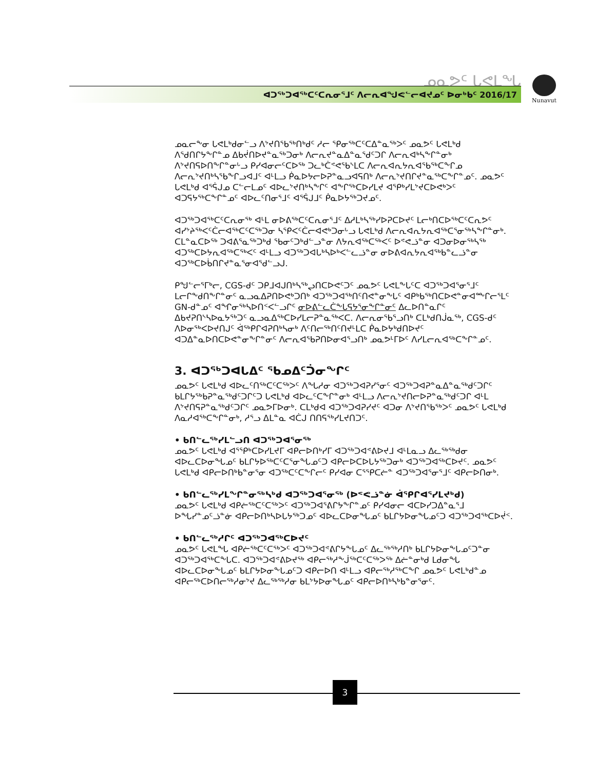ᓄᓇᕗᑦ ᒐᕙᒪᖓ
ᐊᑐᖅᑐᐊᖅᑕᑦᑕᕆᓂᕐᒧᑦ ᐱᓕᕆᐊᖑᕙᓪᓕᐊᔪᓄᑦ ᐅᓂᒃᑲᑦ 2016/17
Nunavut
ᓄᓇᓕᖕᓂ ᒐᕙᒪᒃᑯᓂᓪᓗ ᐱᔾᔪᑎᖃᖅᑎᒃᑯᑦ ᓱᓕ ᕿᓂᖅᑕᑦᑕᐃᓐᓇᖅᐳᑦ ᓄᓇᕗᑦ ᒐᕙᒪᒃᑯ ᐱᖁᑎᒋᔭᖕᒋᓐᓄ ᐃᑲᔫᑎᐅᔪᓐᓇᖅᑐᓂᒃ ᐱᓕᕆᔪᓐᓇᐃᓐᓇᖁᑦᑐᒋ ᐱᓕᕆᐊᒃᓴᖕᒋᓐᓂᒃ ᐱᔾᔪᑎᕋᐅᑎᖕᒋᓐᓂᒡᓗ ᑭᓯᐊᓂᓕᑦᑕᐅᖅ ᑐᓚᒃᑖᕝᕙᖃᔅᒪᑕ ᐱᓕᕆᐊᕆᔭᕆᐊᖃᖅᑕᖕᒋᓄ ᐱᓕᕆᔾᔪᑎᒃᓴᖃᖕᒋᓗᐊᒧᑦ ᐊᒻᒪᓗ ᑮᓇᐅᔭᓕᐅᕈᓐᓇᓗᐊᕋᑎᒃ ᐱᓕᕆᔾᔪᑎᒋᔪᓐᓇᖅᑕᖕᒋᓐᓄᑦ. ᓄᓇᕗᑦ ᒐᕙᒪᒃᑯ ᐊᕐᕌᒍᓄ ᑕᓪᓕᒪᓄᑦ ᐊᐅᓚᔾᔪᑎᒃᓴᖕᒋᑦ ᐊᖕᒋᖅᑕᐅᓯᒪᔪ ᐊᕐᑭᒃᓯᒪᔾᔪᑕᐅᕙᒃᐳᑦ ᐊᑐᕋᔭᖅᑕᖕᒋᓐᓄᑦ ᐊᐅᓚᑦᑎᓂᕐᒧᑦ ᐊᕐᕌᒍᒧᑦ ᑮᓇᐅᔭᖅᑐᔪᓄᑦ.
ᐊᑐᖅᑐᐊᖅᑕᑦᑕᕆᓂᖅ ᐊᒻᒪ ᓂᐅᕕᖅᑕᑦᑕᕆᓂᕐᒧᑦ ᐃᓱᒪᒃᓴᖅᓯᐅᕈᑕᐅᔪᑦ ᒪᓕᒃᑎᑕᐅᖅᑕᑦᑕᕆᕗᑦ ᐊᓯᔾᔨᖅᐸᑦᑖᓕᐊᖅᑕᑦᑕᖅᑐᓂ ᓴᕿᐸᑦᑖᓕᐊᕙᒃᑐᓂᒡᓗ ᒐᕙᒪᒃᑯ ᐱᓕᕆᐊᕆᔭᕆᐊᖅᑕᕐᓂᖅᓴᖕᒋᓐᓂᒃ. ᑕᒪᓐᓇᑕᐅᖅ ᑐᐊᕕᕐᓇᖅᑐᒃᑯ ᖃᓂᑦᑐᒃᑯᓪᓗᓐᓂ ᐱᔭᕆᐊᖅᑕᖅᐸᑦ ᐅᕝᕙᓘᓐᓂ ᐊᑐᓂᐅᓂᖅᓴᖅ ᐊᑐᖅᑕᐅᔭᕆᐊᖅᑕᖅᐸᑦ ᐊᒻᒪᓗ ᐊᑐᖅᑐᐊᒐᒃᓴᐅᒃᐸᓪᓚᓘᓐᓂ ᓂᐅᕕᐊᕆᔭᕆᐊᖅᑲᓐᓚᓘᓐᓂ ᐊᑐᖅᑕᐅᑳᑎᒋᔪᓐᓇᕐᓂᐊᕐᑯᓪᓗᒍ.
ᑭᖑᓪᓕᕐᒥᒃᓕ, CGS-ᑯᑦ ᑐᑭᒧᐊᒍᑎᒃᓴᖅᖢᑎᑕᐅᕙᑦᑐᑦ ᓄᓇᕗᑦ ᒐᕙᒪᖕᒐᑦᑕ ᐊᑐᖅᑐᐊᕐᓂᕐᒧᑦ ᒪᓕᒋᖕᑯᑎᖕᒋᓐᓂᑦ ᓇᓗᓇᐃᕈᑎᐅᕙᒃᑐᑎᒃ ᐊᑐᖅᑐᐊᖅᑎᑦᑎᕙᓐᓂᖕᒐᑦ ᐊᑭᒃᑲᖅᑎᑕᐅᕙᓐᓂᐊᖖᒋᓕᕐᒪᑦ GN-ᑯᓐᓄᑦ ᐊᖏᓂᖅᓴᐅᑎᑉᐸᓪᓗᒋᑦ ᓂᐅᕕᓪᓚᑖᖕᒐᕋᔭᕐᓂᖕᒋᓐᓂᑦ ᐃᓚᐅᑎᓐᓇᒋᑦ ᐃᑲᔪᕈᑎᔅᓴᐅᓇᔭᖅᑐᑦ ᓇᓗᓇᐃᖅᑕᐅᓯᒪᓕᕈᓐᓇᖅᐸᑕ. ᐱᓕᕆᓂᖃᕐᓗᑎᒃ ᑕᒪᒃᑯᑎᒎᓇᖅ, CGS-ᑯᑦ ᐱᐅᓂᖅᐸᐅᔪᑎᒍᑦ ᐋᖅᑭᒋᐊᕈᑎᒃᓴᓂᒃ ᐱᑦᑎᓕᖅᑎᑦᑎᔪᒻᒪᑕ ᑮᓇᐅᔭᒃᑯᑎᐅᔪᑦ ᐊᑐᐃᓐᓇᐅᑎᑕᐅᕙᓐᓂᖕᒋᓐᓂᑦ ᐱᓕᕆᐊᖃᕈᑎᐅᓂᐊᕐᓗᑎᒃ ᓄᓇᕗᒻᒥᐅᑦ ᐱᓯᒪᓕᕆᐊᖅᑕᖕᒋᓐᓄᑦ.
3. ᐊᑐᖅᑐᐊᒐᐃᑦ ᖃᓄᐃᑦᑑᓂᖏᑦ
ᓄᓇᕗᑦ ᒐᕙᒪᒃᑯ ᐊᐅᓚᑦᑎᖅᑕᑦᑕᖅᐳᑦ ᐱᖓᓱᓂ ᐊᑐᖅᑐᐊᕈᓯᕐᓂᑦ ᐊᑐᖅᑐᐊᕈᓐᓇᐃᓐᓇᖅᑯᑦᑐᒋᑦ ᑲᒪᒋᔭᖅᑲᕈᓐᓇᖅᑯᑦᑐᒋᑦᑐ ᒐᕙᒪᒃᑯ ᐊᐅᓚᑦᑕᖕᒋᓐᓂᒃ ᐊᒻᒪᓗ ᐱᓕᕆᔾᔪᑎᓕᐅᕈᓐᓇᖅᑯᑦᑐᒋ ᐊᒻᒪ ᐱᔾᔪᑎᕋᕈᓐᓇᖅᑯᑦᑐᒋᑦ ᓄᓇᕗᒥᐅᓂᒃ. ᑕᒪᒃᑯᐊ ᐊᑐᖅᑐᐊᕈᓯᔪᑦ ᐊᑐᓂ ᐱᔾᔪᑎᖃᖅᐳᑦ ᓄᓇᕗᑦ ᒐᕙᒪᒃᑯ ᐱᓇᓱᐊᖅᑕᖕᒋᓐᓂᒃ, ᓱᕐᓗ ᐃᒪᓐᓇ ᐊᑖᒍ ᑎᑎᕋᖅᓯᒪᔪᑎᑐᑦ.
• ᑲᑎᓪᓚᖅᓯᒪᓪᓗᑎ ᐊᑐᖅᑐᐊᕐᓂᖅ
ᓄᓇᕗᑦ ᒐᕙᒪᒃᑯ ᐊᕐᕿᒃᑕᐅᓯᒪᔪᒥ ᐊᑭᓕᐅᑎᒃᓯᒥ ᐊᑐᖅᑐᐊᕝᕕᐅᔪᒧ ᐊᒻᒪᓇᓗ ᐃᓚᖅᖅᑯᓂ ᐊᐅᓚᑕᐅᓂᖓᓄᑦ ᑲᒪᒋᔭᐅᖅᑕᑦᑕᕐᓂᖓᓄᑦᑐ ᐊᑭᓕᐅᑕᐅᒐᔭᖅᑐᓂᒃ ᐊᑐᖅᑐᐊᖅᑕᐅᔪᑦ. ᓄᓇᕗᑦ ᒐᕙᒪᒃᑯ ᐊᑭᓕᐅᑎᒃᑲᓐᓂᕐᓂ ᐊᑐᖅᑕᑦᑕᖕᒋᓕᑦ ᑭᓯᐊᓂ ᑕᕐᕿᑕᓖᓐ ᐊᑐᖅᑐᐊᕐᓂᕐᒧᑦ ᐊᑭᓕᐅᑎᓂᒃ.
• ᑲᑎᓪᓚᖅᓯᒪᖕᒋᓐᓂᖅᓴᒃᑯ ᐊᑐᖅᑐᐊᕐᓂᖅ (ᐅᕝᕙᓘᓐᓃ ᐋᕿᒋᐊᕐᓯᒪᔪᒃᑯ)
ᓄᓇᕗᑦ ᒐᕙᒪᒃᑯ ᐊᑭᓖᖅᑕᑦᑕᖅᐳᑦ ᐊᑐᖅᑐᐊᕐᕕᒋᔭᖕᒋᓐᓄᑦ ᑭᓯᐊᓂᓕ ᐊᑕᐅᓯᑐᐃᓐᓇᕐᒧ ᐅᖓᓯᓐᓄᑦᓘᓐᓃ ᐊᑭᓕᐅᑎᒃᓴᐅᒐᔭᖅᑐᓄᑦ ᐊᐅᓚᑕᐅᓂᖓᓄᑦ ᑲᒪᒋᔭᐅᓂᖓᓄᑦᑐ ᐊᑐᖅᑐᐊᖅᑕᐅᔫᑉ.
• ᑲᑎᓪᓚᖅᓱᒋᑦ ᐊᑐᖅᑐᐊᖅᑕᐅᔪᑦ
ᓄᓇᕗᑦ ᒐᕙᒪᖓ ᐊᑭᓖᖅᑕᑦᑕᖅᐳᑦ ᐊᑐᖅᑐᐊᕝᕕᒋᔭᖕᒐᓄᑦ ᐃᓚᖅᖅᓱᑎᒃ ᑲᒪᒋᔭᐅᓂᖕᒐᓄᑦᑐᓐᓂ ᐊᑐᖅᑐᐊᖅᑕᖕᒐᑕ. ᐊᑐᖅᑐᐊᕝᕕᐅᔪᖅ ᐊᑭᓕᖅᓱᖕᒎᖅᑕᑦᑕᖅᐳᖅ ᐃᓖᓐᓂᒃᑯ ᒪᑯᓂᖓ ᐊᐅᓚᑕᐅᓂᖕᒐᓄᑦ ᑲᒪᒋᔭᐅᓂᖕᒐᓄᑦᑐ ᐊᑭᓕᐅᑎ ᐊᒻᒪᓗ ᐊᑭᓕᖅᓱᖅᑕᖕᒋ ᓄᓇᕗᑦ ᒐᕙᒪᒃᑯᓐᓄ ᐊᑭᓕᖅᑕᐅᑎᓕᖅᓱᓂᔾᔪ ᐃᓚᖅᖅᓱᓂ ᑲᒪᔾᔭᐅᓂᖓᓄᑦ ᐊᑭᓕᐅᑎᒃᓴᒃᑲᓐᓂᕐᓂᑦ.
3